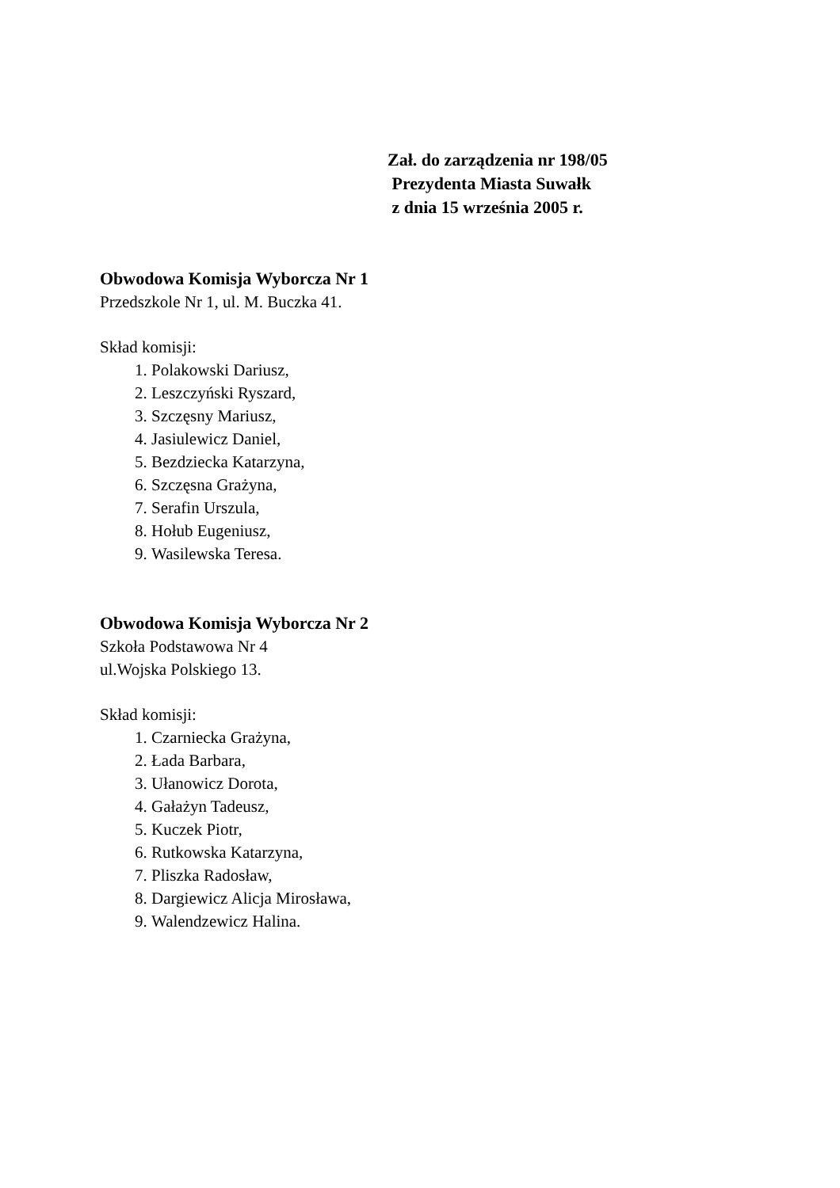Zał. do zarządzenia nr 198/05
Prezydenta Miasta Suwałk
z dnia 15 września 2005 r.
Obwodowa Komisja Wyborcza Nr 1
Przedszkole Nr 1, ul. M. Buczka 41.
Skład komisji:
1. Polakowski Dariusz,
2. Leszczyński Ryszard,
3. Szczęsny Mariusz,
4. Jasiulewicz Daniel,
5. Bezdziecka Katarzyna,
6. Szczęsna Grażyna,
7. Serafin Urszula,
8. Hołub Eugeniusz,
9. Wasilewska Teresa.
Obwodowa Komisja Wyborcza Nr 2
Szkoła Podstawowa Nr 4
ul.Wojska Polskiego 13.
Skład komisji:
1. Czarniecka Grażyna,
2. Łada Barbara,
3. Ułanowicz Dorota,
4. Gałażyn Tadeusz,
5. Kuczek Piotr,
6. Rutkowska Katarzyna,
7. Pliszka Radosław,
8. Dargiewicz Alicja Mirosława,
9. Walendzewicz Halina.